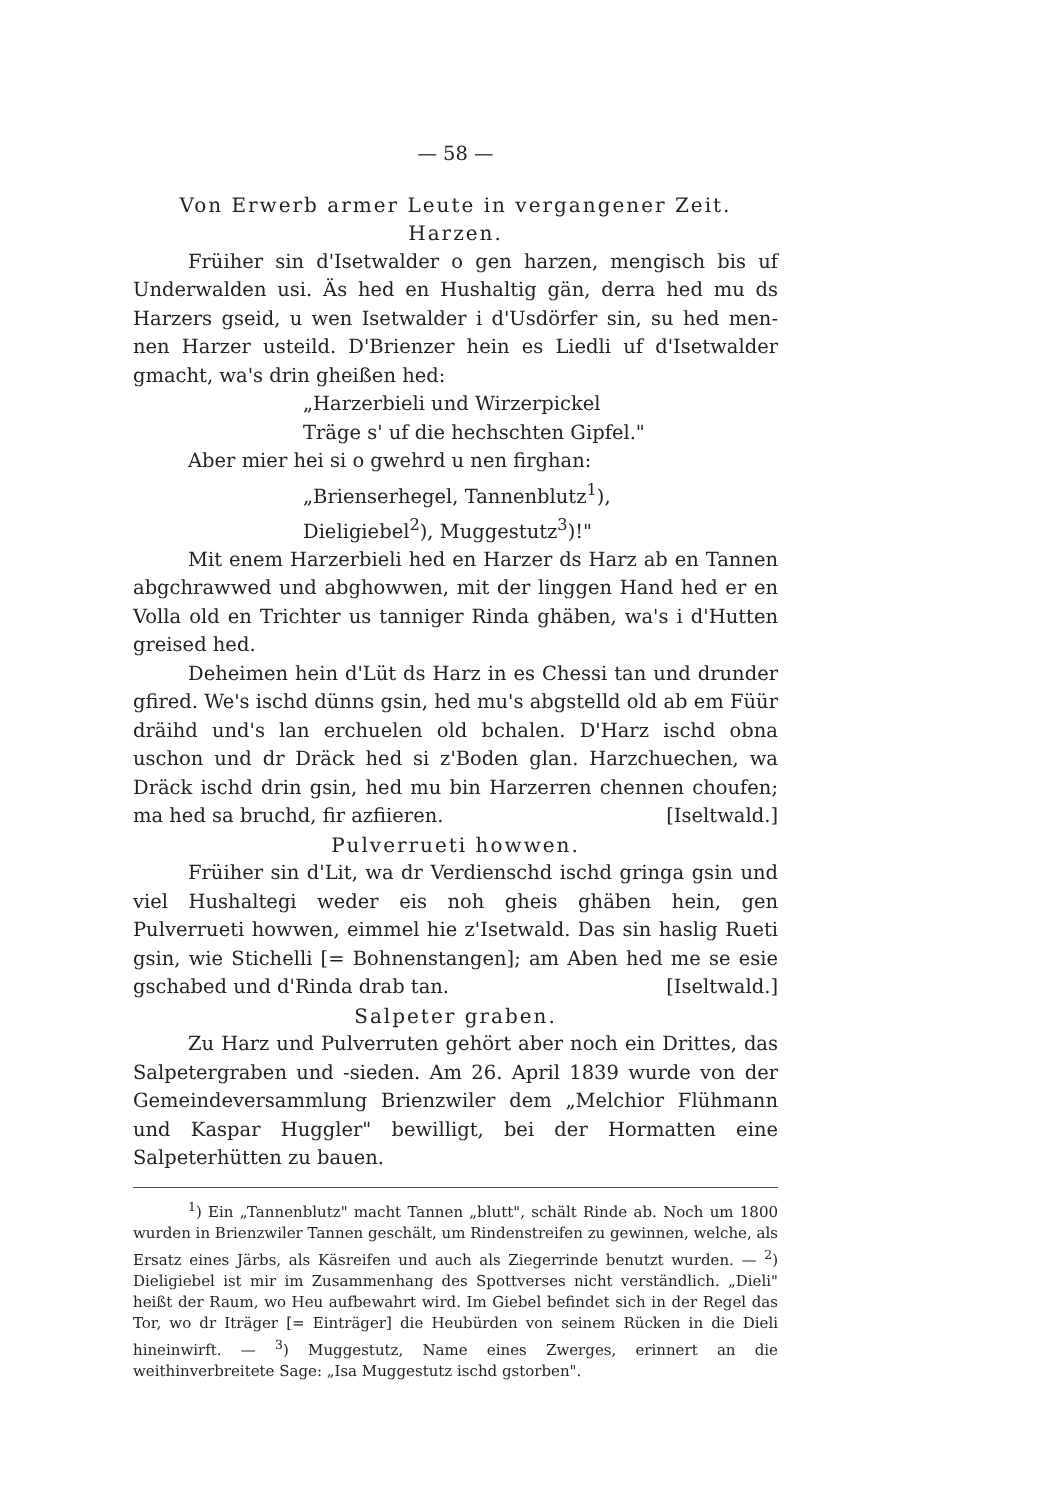— 58 —
Von Erwerb armer Leute in vergangener Zeit.
Harzen.
Früiher sin d'Isetwalder o gen harzen, mengisch bis uf Underwalden usi. Äs hed en Hushaltig gän, derra hed mu ds Harzers gseid, u wen Isetwalder i d'Usdörfer sin, su hed men-nen Harzer usteild. D'Brienzer hein es Liedli uf d'Isetwalder gmacht, wa's drin gheißen hed:
„Harzerbieli und Wirzerpickel
Träge s' uf die hechschten Gipfel."
Aber mier hei si o gwehrd u nen firghan:
„Brienserhegel, Tannenblutz<sup>1</sup>),
Dieligiebel<sup>2</sup>), Muggestutz<sup>3</sup>)!"
Mit enem Harzerbieli hed en Harzer ds Harz ab en Tannen abgchrawwed und abghowwen, mit der linggen Hand hed er en Volla old en Trichter us tanniger Rinda ghäben, wa's i d'Hutten greised hed.
Deheimen hein d'Lüt ds Harz in es Chessi tan und drunder gfired. We's ischd dünns gsin, hed mu's abgstelld old ab em Füür dräihd und's lan erchuelen old bchalen. D'Harz ischd obna uschon und dr Dräck hed si z'Boden glan. Harzchuechen, wa Dräck ischd drin gsin, hed mu bin Harzerren chennen choufen; ma hed sa bruchd, fir azfiieren. [Iseltwald.]
Pulverrueti howwen.
Früiher sin d'Lit, wa dr Verdienschd ischd gringa gsin und viel Hushaltegi weder eis noh gheis ghäben hein, gen Pulverrueti howwen, eimmel hie z'Isetwald. Das sin haslig Rueti gsin, wie Stichelli [= Bohnenstangen]; am Aben hed me se esie gschabed und d'Rinda drab tan. [Iseltwald.]
Salpeter graben.
Zu Harz und Pulverruten gehört aber noch ein Drittes, das Salpetergraben und -sieden. Am 26. April 1839 wurde von der Gemeindeversammlung Brienzwiler dem „Melchior Flühmann und Kaspar Huggler" bewilligt, bei der Hormatten eine Salpeterhütten zu bauen.
<sup>1</sup>) Ein „Tannenblutz" macht Tannen „blutt", schält Rinde ab. Noch um 1800 wurden in Brienzwiler Tannen geschält, um Rindenstreifen zu gewinnen, welche, als Ersatz eines Järbs, als Käsreifen und auch als Ziegerrinde benutzt wurden. — <sup>2</sup>) Dieligiebel ist mir im Zusammenhang des Spottverses nicht verständlich. „Dieli" heißt der Raum, wo Heu aufbewahrt wird. Im Giebel befindet sich in der Regel das Tor, wo dr Iträger [= Einträger] die Heubürden von seinem Rücken in die Dieli hineinwirft. — <sup>3</sup>) Muggestutz, Name eines Zwerges, erinnert an die weithinverbreitete Sage: „Isa Muggestutz ischd gstorben".